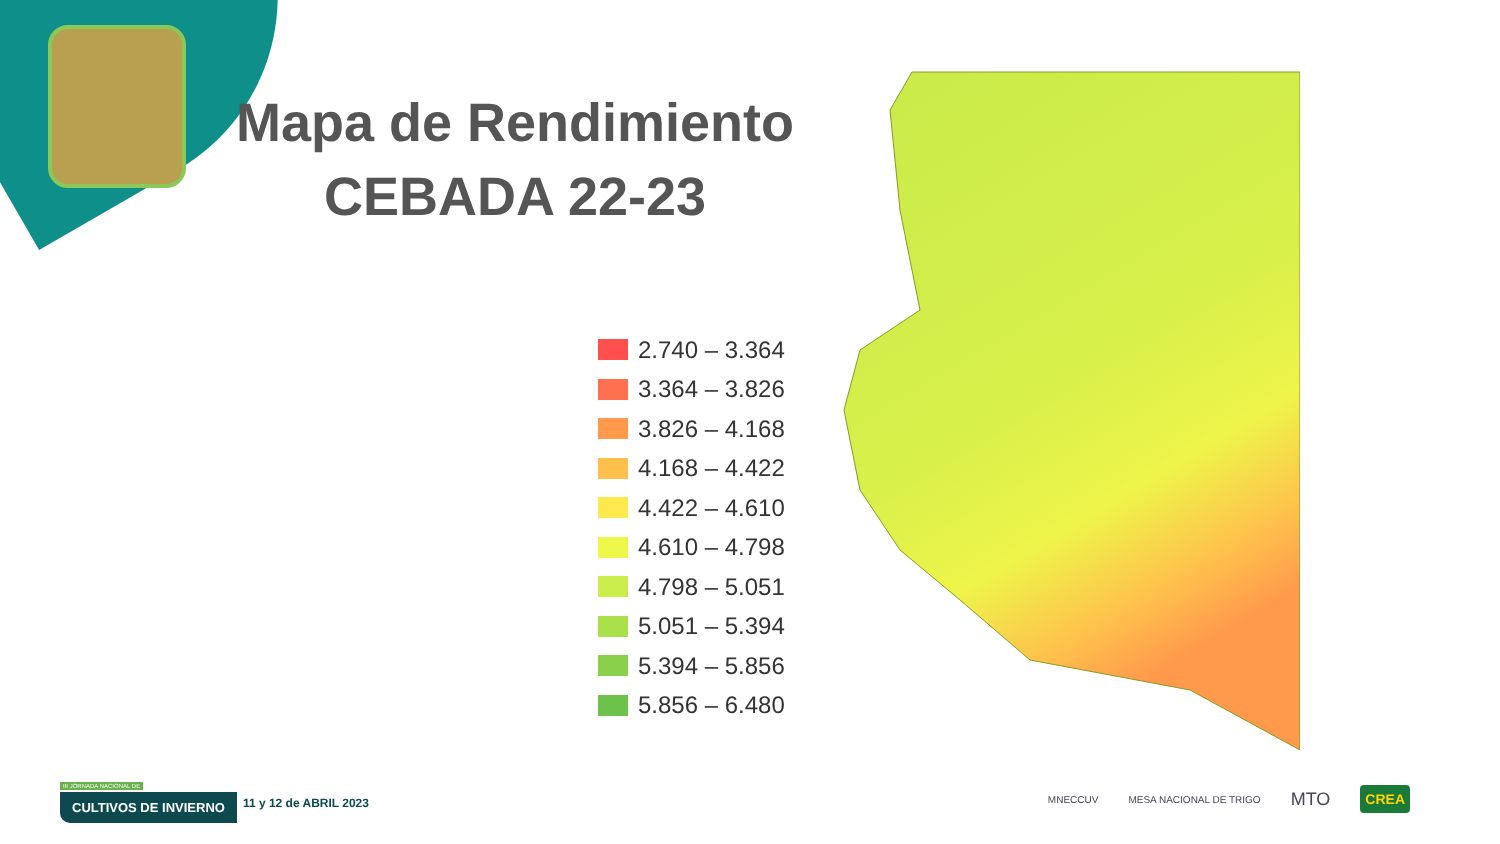Mapa de Rendimiento
CEBADA 22-23
2.740 – 3.364
3.364 – 3.826
3.826 – 4.168
4.168 – 4.422
4.422 – 4.610
4.610 – 4.798
4.798 – 5.051
5.051 – 5.394
5.394 – 5.856
5.856 – 6.480
III JORNADA NACIONAL DE
CULTIVOS DE INVIERNO
11 y 12 de ABRIL 2023
MNECCUV MESA NACIONAL DE TRIGO MTO CREA